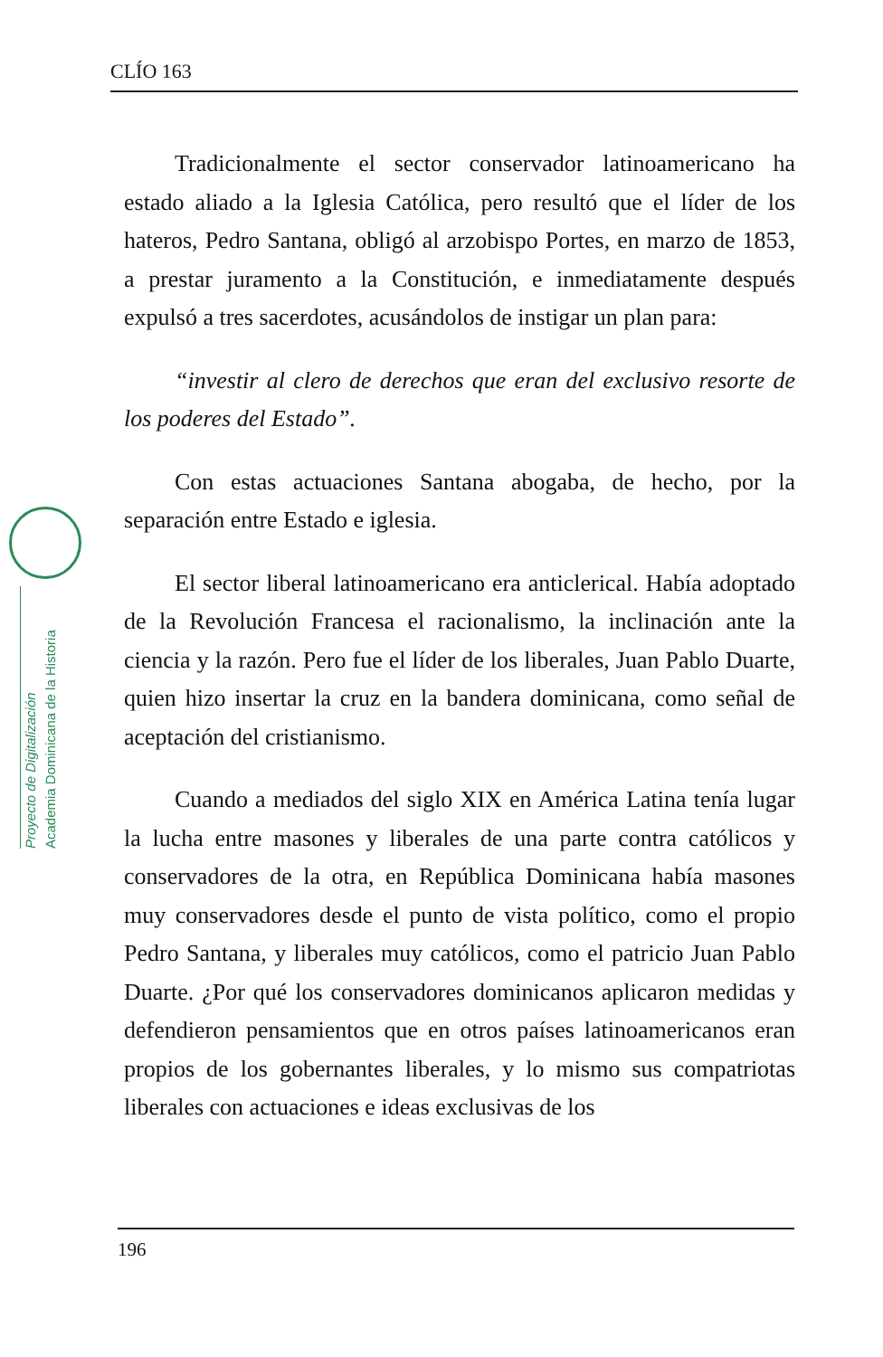CLÍO 163
Proyecto de Digitalización
Academia Dominicana de la Historia
Tradicionalmente el sector conservador latinoamericano ha estado aliado a la Iglesia Católica, pero resultó que el líder de los hateros, Pedro Santana, obligó al arzobispo Portes, en marzo de 1853, a prestar juramento a la Constitución, e inmediatamente después expulsó a tres sacerdotes, acusándolos de instigar un plan para:
“investir al clero de derechos que eran del exclusivo resorte de los poderes del Estado”.
Con estas actuaciones Santana abogaba, de hecho, por la separación entre Estado e iglesia.
El sector liberal latinoamericano era anticlerical. Había adoptado de la Revolución Francesa el racionalismo, la inclinación ante la ciencia y la razón. Pero fue el líder de los liberales, Juan Pablo Duarte, quien hizo insertar la cruz en la bandera dominicana, como señal de aceptación del cristianismo.
Cuando a mediados del siglo XIX en América Latina tenía lugar la lucha entre masones y liberales de una parte contra católicos y conservadores de la otra, en República Dominicana había masones muy conservadores desde el punto de vista político, como el propio Pedro Santana, y liberales muy católicos, como el patricio Juan Pablo Duarte. ¿Por qué los conservadores dominicanos aplicaron medidas y defendieron pensamientos que en otros países latinoamericanos eran propios de los gobernantes liberales, y lo mismo sus compatriotas liberales con actuaciones e ideas exclusivas de los
196